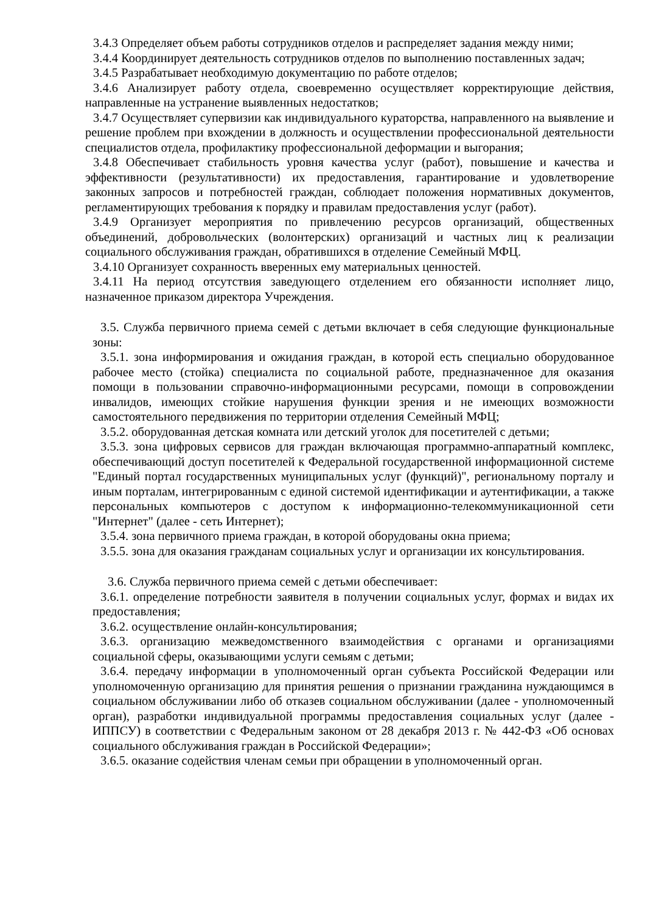3.4.3 Определяет объем работы сотрудников отделов и распределяет задания между ними;
3.4.4 Координирует деятельность сотрудников отделов по выполнению поставленных задач;
3.4.5 Разрабатывает необходимую документацию по работе отделов;
3.4.6 Анализирует работу отдела, своевременно осуществляет корректирующие действия, направленные на устранение выявленных недостатков;
3.4.7 Осуществляет супервизии как индивидуального кураторства, направленного на выявление и решение проблем при вхождении в должность и осуществлении профессиональной деятельности специалистов отдела, профилактику профессиональной деформации и выгорания;
3.4.8 Обеспечивает стабильность уровня качества услуг (работ), повышение и качества и эффективности (результативности) их предоставления, гарантирование и удовлетворение законных запросов и потребностей граждан, соблюдает положения нормативных документов, регламентирующих требования к порядку и правилам предоставления услуг (работ).
3.4.9 Организует мероприятия по привлечению ресурсов организаций, общественных объединений, добровольческих (волонтерских) организаций и частных лиц к реализации социального обслуживания граждан, обратившихся в отделение Семейный МФЦ.
3.4.10 Организует сохранность вверенных ему материальных ценностей.
3.4.11 На период отсутствия заведующего отделением его обязанности исполняет лицо, назначенное приказом директора Учреждения.
3.5. Служба первичного приема семей с детьми включает в себя следующие функциональные зоны:
3.5.1. зона информирования и ожидания граждан, в которой есть специально оборудованное рабочее место (стойка) специалиста по социальной работе, предназначенное для оказания помощи в пользовании справочно-информационными ресурсами, помощи в сопровождении инвалидов, имеющих стойкие нарушения функции зрения и не имеющих возможности самостоятельного передвижения по территории отделения Семейный МФЦ;
3.5.2. оборудованная детская комната или детский уголок для посетителей с детьми;
3.5.3. зона цифровых сервисов для граждан включающая программно-аппаратный комплекс, обеспечивающий доступ посетителей к Федеральной государственной информационной системе "Единый портал государственных муниципальных услуг (функций)", региональному порталу и иным порталам, интегрированным с единой системой идентификации и аутентификации, а также персональных компьютеров с доступом к информационно-телекоммуникационной сети "Интернет" (далее - сеть Интернет);
3.5.4. зона первичного приема граждан, в которой оборудованы окна приема;
3.5.5. зона для оказания гражданам социальных услуг и организации их консультирования.
3.6. Служба первичного приема семей с детьми обеспечивает:
3.6.1. определение потребности заявителя в получении социальных услуг, формах и видах их предоставления;
3.6.2. осуществление онлайн-консультирования;
3.6.3. организацию межведомственного взаимодействия с органами и организациями социальной сферы, оказывающими услуги семьям с детьми;
3.6.4. передачу информации в уполномоченный орган субъекта Российской Федерации или уполномоченную организацию для принятия решения о признании гражданина нуждающимся в социальном обслуживании либо об отказев социальном обслуживании (далее - уполномоченный орган), разработки индивидуальной программы предоставления социальных услуг (далее - ИППСУ) в соответствии с Федеральным законом от 28 декабря 2013 г. № 442-ФЗ «Об основах социального обслуживания граждан в Российской Федерации»;
3.6.5. оказание содействия членам семьи при обращении в уполномоченный орган.